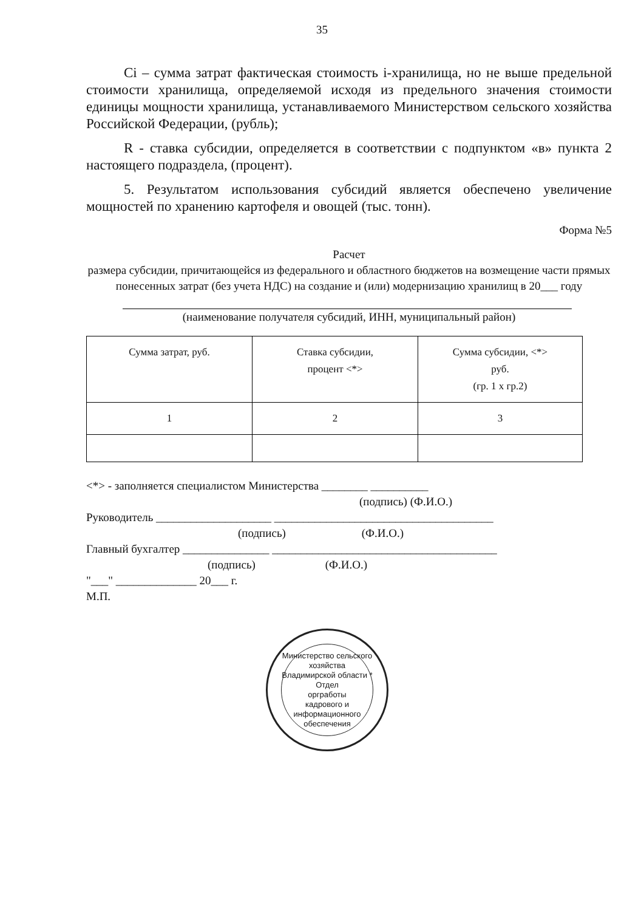35
Ci – сумма затрат фактическая стоимость i-хранилища, но не выше предельной стоимости хранилища, определяемой исходя из предельного значения стоимости единицы мощности хранилища, устанавливаемого Министерством сельского хозяйства Российской Федерации, (рубль);
R - ставка субсидии, определяется в соответствии с подпунктом «в» пункта 2 настоящего подраздела, (процент).
5. Результатом использования субсидий является обеспечено увеличение мощностей по хранению картофеля и овощей (тыс. тонн).
Форма №5
Расчет
размера субсидии, причитающейся из федерального и областного бюджетов на возмещение части прямых понесенных затрат (без учета НДС) на создание и (или) модернизацию хранилищ в 20___ году
(наименование получателя субсидий, ИНН, муниципальный район)
| Сумма затрат, руб. | Ставка субсидии, процент <*> | Сумма субсидии, <*> руб. (гр. 1 х гр.2) |
| 1 | 2 | 3 |
<*> - заполняется специалистом Министерства ________ __________
(подпись) (Ф.И.О.)
Руководитель ____________________ ______________________________________
(подпись) (Ф.И.О.)
Главный бухгалтер _______________ _______________________________________
(подпись) (Ф.И.О.)
"___" ______________ 20___ г.
М.П.
Министерство сельского хозяйства Владимирской области *
Отдел
оргработы
кадрового и
информационного
обеспечения